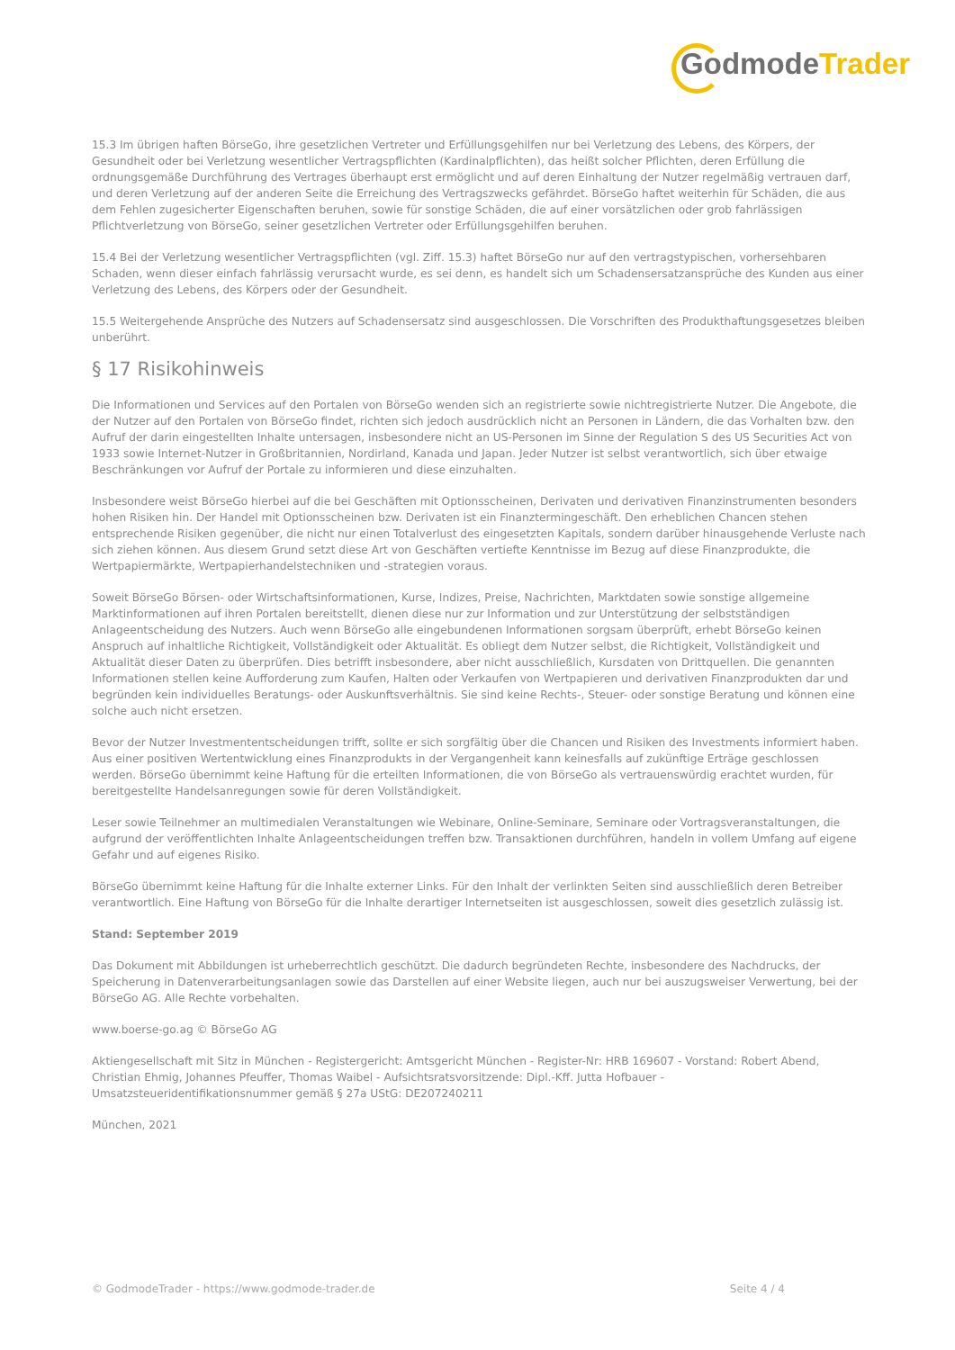Godmode Trader
15.3 Im übrigen haften BörseGo, ihre gesetzlichen Vertreter und Erfüllungsgehilfen nur bei Verletzung des Lebens, des Körpers, der Gesundheit oder bei Verletzung wesentlicher Vertragspflichten (Kardinalpflichten), das heißt solcher Pflichten, deren Erfüllung die ordnungsgemäße Durchführung des Vertrages überhaupt erst ermöglicht und auf deren Einhaltung der Nutzer regelmäßig vertrauen darf, und deren Verletzung auf der anderen Seite die Erreichung des Vertragszwecks gefährdet. BörseGo haftet weiterhin für Schäden, die aus dem Fehlen zugesicherter Eigenschaften beruhen, sowie für sonstige Schäden, die auf einer vorsätzlichen oder grob fahrlässigen Pflichtverletzung von BörseGo, seiner gesetzlichen Vertreter oder Erfüllungsgehilfen beruhen.
15.4 Bei der Verletzung wesentlicher Vertragspflichten (vgl. Ziff. 15.3) haftet BörseGo nur auf den vertragstypischen, vorhersehbaren Schaden, wenn dieser einfach fahrlässig verursacht wurde, es sei denn, es handelt sich um Schadensersatzansprüche des Kunden aus einer Verletzung des Lebens, des Körpers oder der Gesundheit.
15.5 Weitergehende Ansprüche des Nutzers auf Schadensersatz sind ausgeschlossen. Die Vorschriften des Produkthaftungsgesetzes bleiben unberührt.
§ 17 Risikohinweis
Die Informationen und Services auf den Portalen von BörseGo wenden sich an registrierte sowie nichtregistrierte Nutzer. Die Angebote, die der Nutzer auf den Portalen von BörseGo findet, richten sich jedoch ausdrücklich nicht an Personen in Ländern, die das Vorhalten bzw. den Aufruf der darin eingestellten Inhalte untersagen, insbesondere nicht an US-Personen im Sinne der Regulation S des US Securities Act von 1933 sowie Internet-Nutzer in Großbritannien, Nordirland, Kanada und Japan. Jeder Nutzer ist selbst verantwortlich, sich über etwaige Beschränkungen vor Aufruf der Portale zu informieren und diese einzuhalten.
Insbesondere weist BörseGo hierbei auf die bei Geschäften mit Optionsscheinen, Derivaten und derivativen Finanzinstrumenten besonders hohen Risiken hin. Der Handel mit Optionsscheinen bzw. Derivaten ist ein Finanztermingeschäft. Den erheblichen Chancen stehen entsprechende Risiken gegenüber, die nicht nur einen Totalverlust des eingesetzten Kapitals, sondern darüber hinausgehende Verluste nach sich ziehen können. Aus diesem Grund setzt diese Art von Geschäften vertiefte Kenntnisse im Bezug auf diese Finanzprodukte, die Wertpapiermärkte, Wertpapierhandelstechniken und -strategien voraus.
Soweit BörseGo Börsen- oder Wirtschaftsinformationen, Kurse, Indizes, Preise, Nachrichten, Marktdaten sowie sonstige allgemeine Marktinformationen auf ihren Portalen bereitstellt, dienen diese nur zur Information und zur Unterstützung der selbstständigen Anlageentscheidung des Nutzers. Auch wenn BörseGo alle eingebundenen Informationen sorgsam überprüft, erhebt BörseGo keinen Anspruch auf inhaltliche Richtigkeit, Vollständigkeit oder Aktualität. Es obliegt dem Nutzer selbst, die Richtigkeit, Vollständigkeit und Aktualität dieser Daten zu überprüfen. Dies betrifft insbesondere, aber nicht ausschließlich, Kursdaten von Drittquellen. Die genannten Informationen stellen keine Aufforderung zum Kaufen, Halten oder Verkaufen von Wertpapieren und derivativen Finanzprodukten dar und begründen kein individuelles Beratungs- oder Auskunftsverhältnis. Sie sind keine Rechts-, Steuer- oder sonstige Beratung und können eine solche auch nicht ersetzen.
Bevor der Nutzer Investmententscheidungen trifft, sollte er sich sorgfältig über die Chancen und Risiken des Investments informiert haben. Aus einer positiven Wertentwicklung eines Finanzprodukts in der Vergangenheit kann keinesfalls auf zukünftige Erträge geschlossen werden. BörseGo übernimmt keine Haftung für die erteilten Informationen, die von BörseGo als vertrauenswürdig erachtet wurden, für bereitgestellte Handelsanregungen sowie für deren Vollständigkeit.
Leser sowie Teilnehmer an multimedialen Veranstaltungen wie Webinare, Online-Seminare, Seminare oder Vortragsveranstaltungen, die aufgrund der veröffentlichten Inhalte Anlageentscheidungen treffen bzw. Transaktionen durchführen, handeln in vollem Umfang auf eigene Gefahr und auf eigenes Risiko.
BörseGo übernimmt keine Haftung für die Inhalte externer Links. Für den Inhalt der verlinkten Seiten sind ausschließlich deren Betreiber verantwortlich. Eine Haftung von BörseGo für die Inhalte derartiger Internetseiten ist ausgeschlossen, soweit dies gesetzlich zulässig ist.
Stand: September 2019
Das Dokument mit Abbildungen ist urheberrechtlich geschützt. Die dadurch begründeten Rechte, insbesondere des Nachdrucks, der Speicherung in Datenverarbeitungsanlagen sowie das Darstellen auf einer Website liegen, auch nur bei auszugsweiser Verwertung, bei der BörseGo AG. Alle Rechte vorbehalten.
www.boerse-go.ag © BörseGo AG
Aktiengesellschaft mit Sitz in München - Registergericht: Amtsgericht München - Register-Nr: HRB 169607 - Vorstand: Robert Abend, Christian Ehmig, Johannes Pfeuffer, Thomas Waibel - Aufsichtsratsvorsitzende: Dipl.-Kff. Jutta Hofbauer - Umsatzsteueridentifikationsnummer gemäß § 27a UStG: DE207240211
München, 2021
© GodmodeTrader - https://www.godmode-trader.de Seite 4 / 4